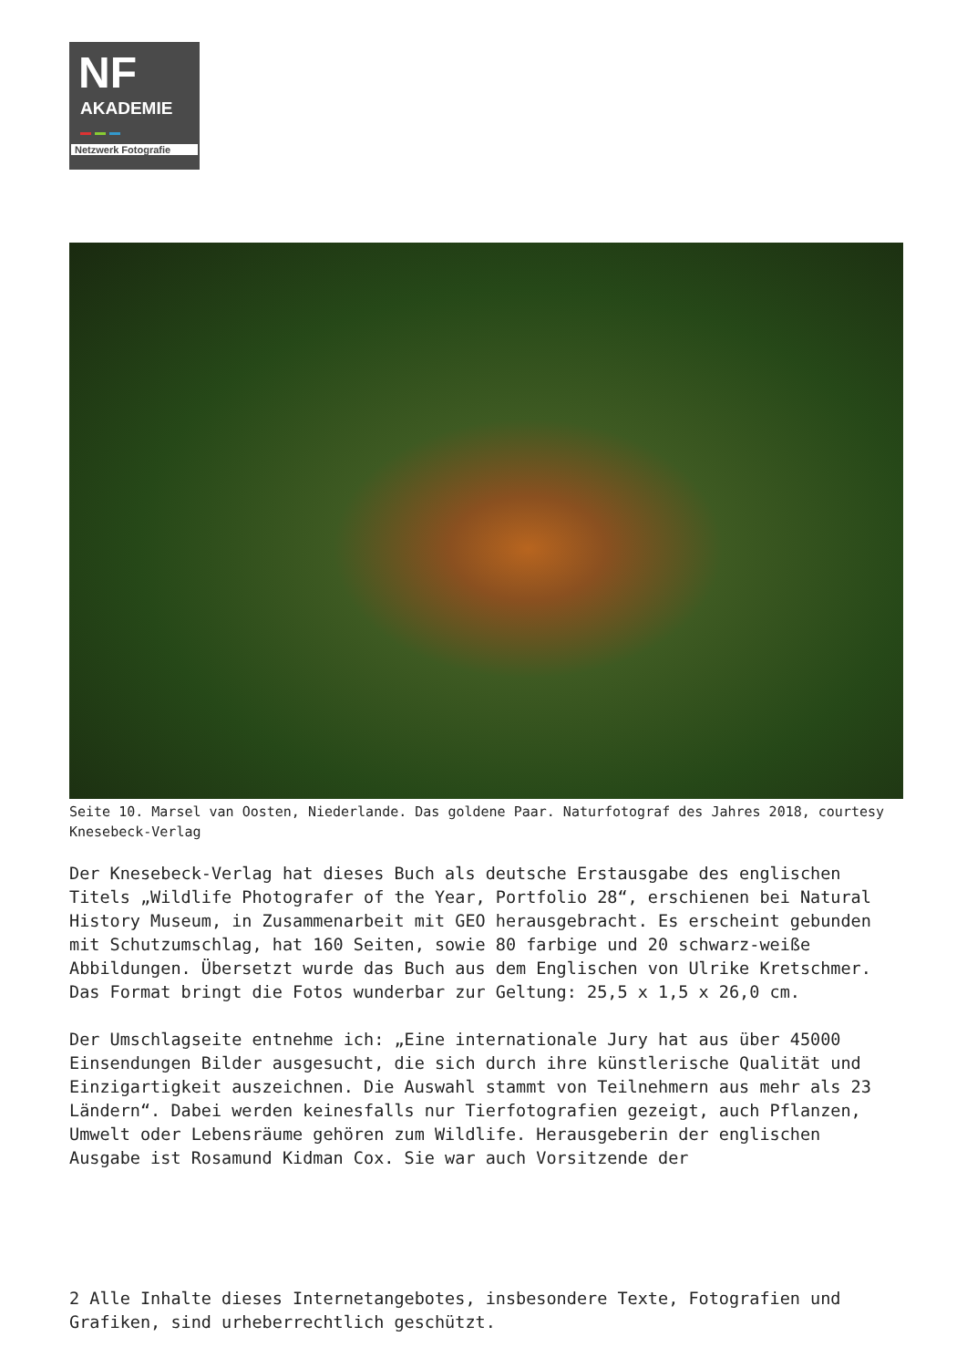NF
AKADEMIE
Netzwerk Fotografie
Seite 10. Marsel van Oosten, Niederlande. Das goldene Paar. Naturfotograf des Jahres 2018, courtesy Knesebeck-Verlag
Der Knesebeck-Verlag hat dieses Buch als deutsche Erstausgabe des englischen Titels „Wildlife Photografer of the Year, Portfolio 28“, erschienen bei Natural History Museum, in Zusammenarbeit mit GEO herausgebracht. Es erscheint gebunden mit Schutzumschlag, hat 160 Seiten, sowie 80 farbige und 20 schwarz-weiße Abbildungen. Übersetzt wurde das Buch aus dem Englischen von Ulrike Kretschmer. Das Format bringt die Fotos wunderbar zur Geltung: 25,5 x 1,5 x 26,0 cm.
Der Umschlagseite entnehme ich: „Eine internationale Jury hat aus über 45000 Einsendungen Bilder ausgesucht, die sich durch ihre künstlerische Qualität und Einzigartigkeit auszeichnen. Die Auswahl stammt von Teilnehmern aus mehr als 23 Ländern“. Dabei werden keinesfalls nur Tierfotografien gezeigt, auch Pflanzen, Umwelt oder Lebensräume gehören zum Wildlife. Herausgeberin der englischen Ausgabe ist Rosamund Kidman Cox. Sie war auch Vorsitzende der
2 Alle Inhalte dieses Internetangebotes, insbesondere Texte, Fotografien und Grafiken, sind urheberrechtlich geschützt.